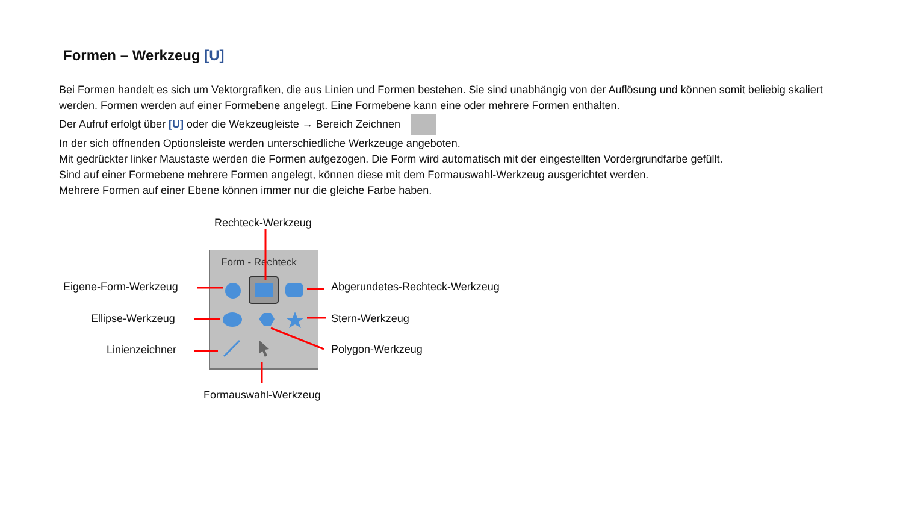Formen – Werkzeug [U]
Bei Formen handelt es sich um Vektorgrafiken, die aus Linien und Formen bestehen. Sie sind unabhängig von der Auflösung und können somit beliebig skaliert werden. Formen werden auf einer Formebene angelegt. Eine Formebene kann eine oder mehrere Formen enthalten.
Der Aufruf erfolgt über [U] oder die Wekzeugleiste → Bereich Zeichnen
In der sich öffnenden Optionsleiste werden unterschiedliche Werkzeuge angeboten.
Mit gedrückter linker Maustaste werden die Formen aufgezogen. Die Form wird automatisch mit der eingestellten Vordergrundfarbe gefüllt.
Sind auf einer Formebene mehrere Formen angelegt, können diese mit dem Formauswahl-Werkzeug ausgerichtet werden.
Mehrere Formen auf einer Ebene können immer nur die gleiche Farbe haben.
Form - Rechteck
Rechteck-Werkzeug
Eigene-Form-Werkzeug Abgerundetes-Rechteck-Werkzeug
Ellipse-Werkzeug Stern-Werkzeug
Linienzeichner Polygon-Werkzeug
Formauswahl-Werkzeug